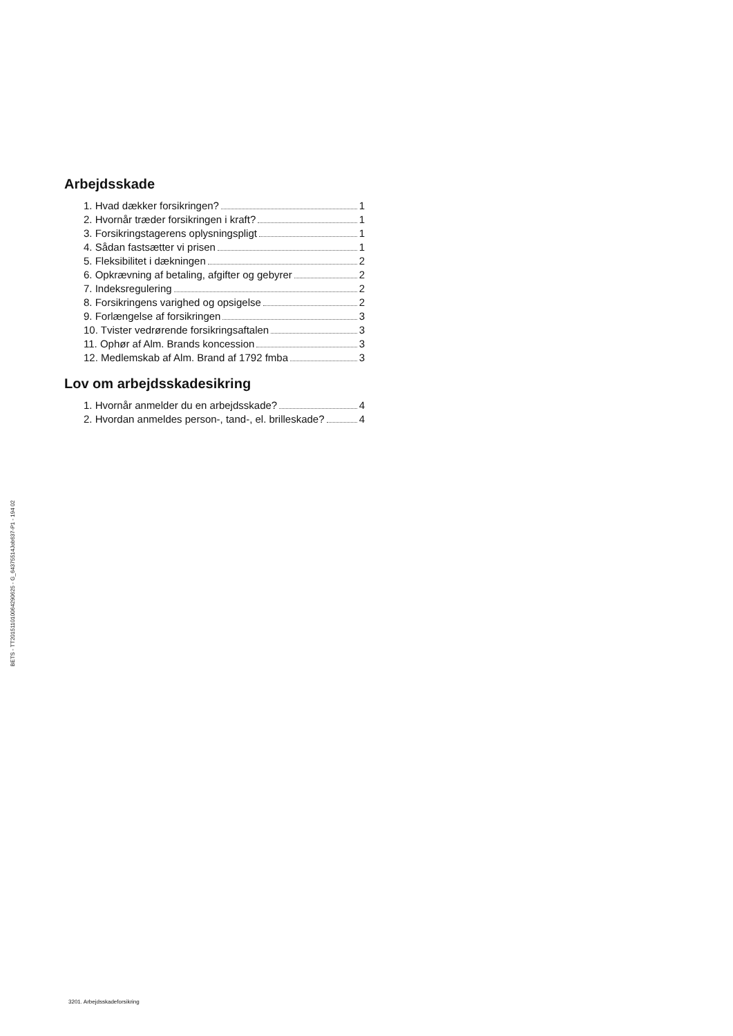Arbejdsskade
1. Hvad dækker forsikringen? 1
2. Hvornår træder forsikringen i kraft? 1
3. Forsikringstagerens oplysningspligt 1
4. Sådan fastsætter vi prisen 1
5. Fleksibilitet i dækningen 2
6. Opkrævning af betaling, afgifter og gebyrer 2
7. Indeksregulering 2
8. Forsikringens varighed og opsigelse 2
9. Forlængelse af forsikringen 3
10. Tvister vedrørende forsikringsaftalen 3
11. Ophør af Alm. Brands koncession 3
12. Medlemskab af Alm. Brand af 1792 fmba 3
Lov om arbejdsskadesikring
1. Hvornår anmelder du en arbejdsskade? 4
2. Hvordan anmeldes person-, tand-, el. brilleskade? 4
BETS - TT2015110100642906​25 - G_64375514Job637-P1 - 194 02
3201. Arbejdsskadeforsikring